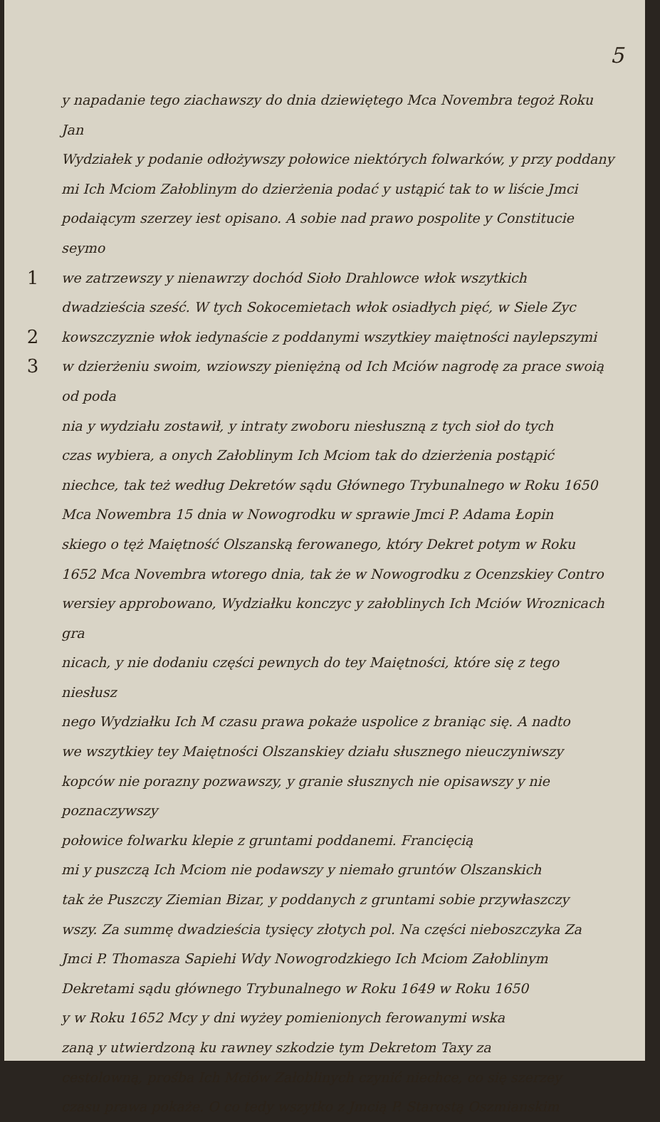5
y napadanie tego ziachawszy do dnia dziewiętego Mca Novembra tegoż Roku Jan
Wydziałek y podanie odłożywszy połowice niektórych folwarków, y przy poddany
mi Ich Mciom Załoblinym do dzierżenia podać y ustąpić tak to w liście Jmci
podaiącym szerzey iest opisano. A sobie nad prawo pospolite y Constitucie seymo
1
we zatrzewszy y nienawrzy dochód Sioło Drahlowce włok wszytkich
dwadzieścia sześć. W tych Sokocemietach włok osiadłych pięć, w Siele Zyc
2
kowszczyznie włok iedynaście z poddanymi wszytkiey maiętności naylepszymi
3
w dzierżeniu swoim, wziowszy pieniężną od Ich Mciów nagrodę za prace swoią od poda
nia y wydziału zostawił, y intraty zwoboru niesłuszną z tych sioł do tych
czas wybiera, a onych Załoblinym Ich Mciom tak do dzierżenia postąpić
niechce, tak też według Dekretów sądu Głównego Trybunalnego w Roku 1650
Mca Nowembra 15 dnia w Nowogrodku w sprawie Jmci P. Adama Łopin
skiego o tęż Maiętność Olszanską ferowanego, który Dekret potym w Roku
1652 Mca Novembra wtorego dnia, tak że w Nowogrodku z Ocenzskiey Contro
wersiey approbowano, Wydziałku konczyc y załoblinych Ich Mciów Wroznicach gra
nicach, y nie dodaniu części pewnych do tey Maiętności, które się z tego niesłusz
nego Wydziałku Ich M czasu prawa pokaże uspolice z braniąc się. A nadto
we wszytkiey tey Maiętności Olszanskiey działu słusznego nieuczyniwszy
kopców nie porazny pozwawszy, y granie słusznych nie opisawszy y nie poznaczywszy
połowice folwarku klepie z gruntami poddanemi. Francięcią
mi y puszczą Ich Mciom nie podawszy y niemało gruntów Olszanskich
tak że Puszczy Ziemian Bizar, y poddanych z gruntami sobie przywłaszczy
wszy. Za summę dwadzieścia tysięcy złotych pol. Na części nieboszczyka Za
Jmci P. Thomasza Sapiehi Wdy Nowogrodzkiego Ich Mciom Załoblinym
Dekretami sądu głównego Trybunalnego w Roku 1649 w Roku 1650
y w Roku 1652 Mcy y dni wyżey pomienionych ferowanymi wska
zaną y utwierdzoną ku rawney szkodzie tym Dekretom Taxy za
cestolowną, prośba Ich Mciów Załoblinych czynić niechce, co się szerzey
czasu prawa pokaże. O co tedy wszytko z Jmcią P. Starostą Oszmianskim